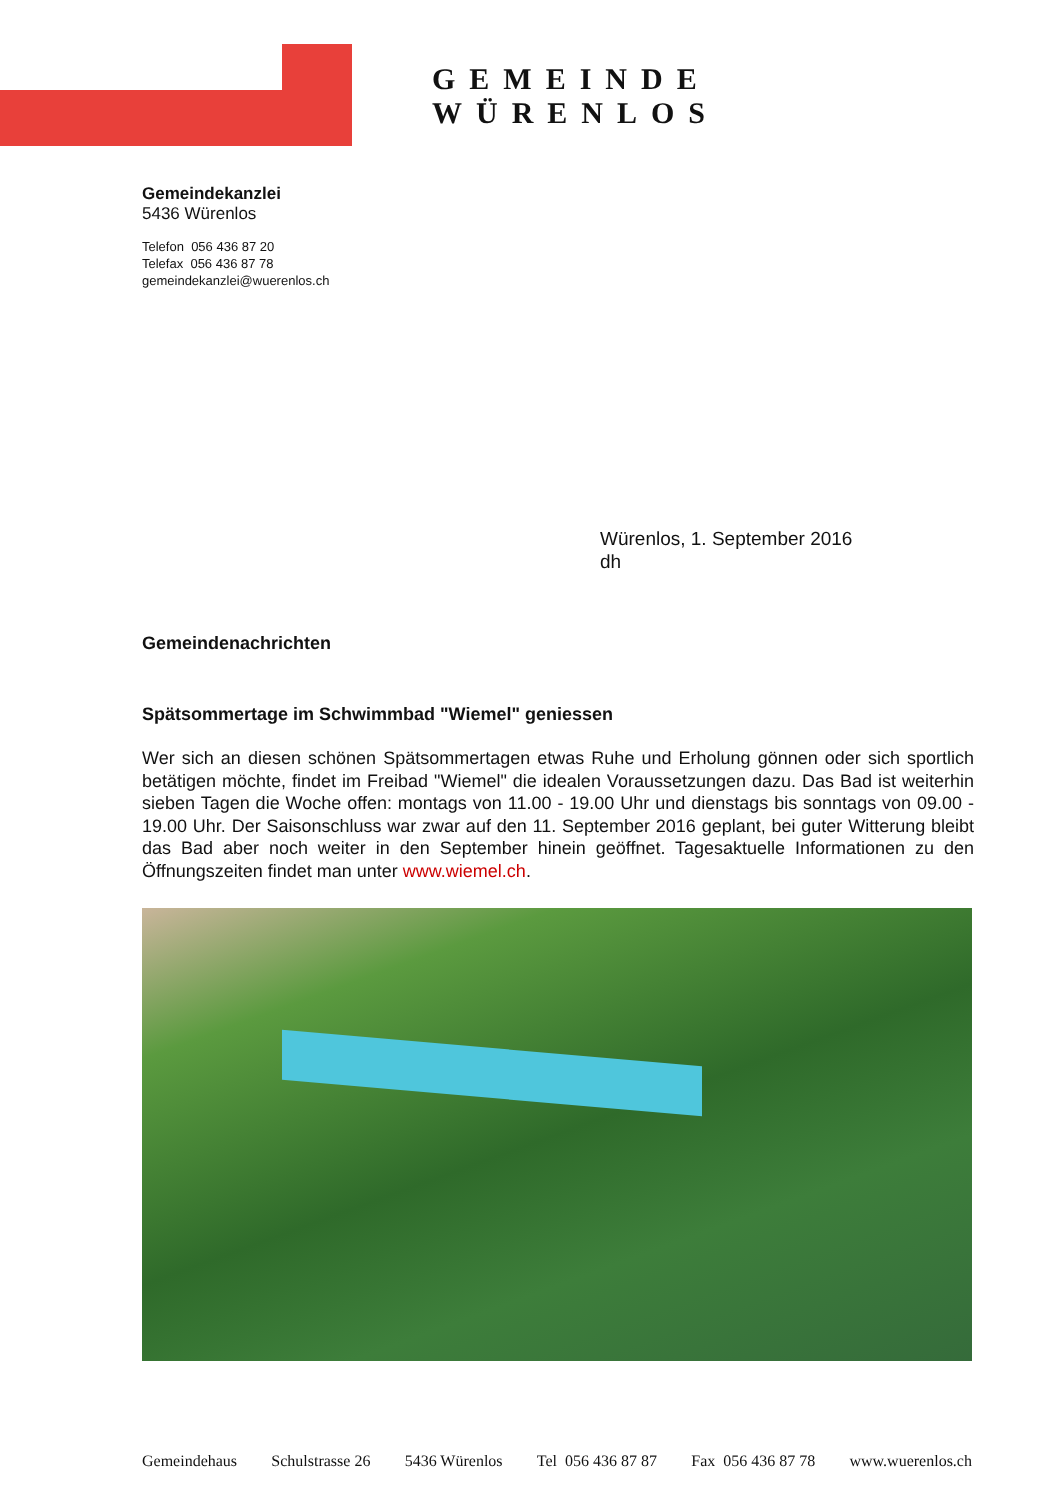GEMEINDE WÜRENLOS
Gemeindekanzlei
5436 Würenlos
Telefon 056 436 87 20
Telefax 056 436 87 78
gemeindekanzlei@wuerenlos.ch
Würenlos, 1. September 2016
dh
Gemeindenachrichten
Spätsommertage im Schwimmbad "Wiemel" geniessen
Wer sich an diesen schönen Spätsommertagen etwas Ruhe und Erholung gönnen oder sich sportlich betätigen möchte, findet im Freibad "Wiemel" die idealen Voraussetzungen dazu. Das Bad ist weiterhin sieben Tagen die Woche offen: montags von 11.00 - 19.00 Uhr und dienstags bis sonntags von 09.00 - 19.00 Uhr. Der Saisonschluss war zwar auf den 11. September 2016 geplant, bei guter Witterung bleibt das Bad aber noch weiter in den September hinein geöffnet. Tagesaktuelle Informationen zu den Öffnungszeiten findet man unter www.wiemel.ch.
Gemeindehaus Schulstrasse 26 5436 Würenlos Tel 056 436 87 87 Fax 056 436 87 78 www.wuerenlos.ch